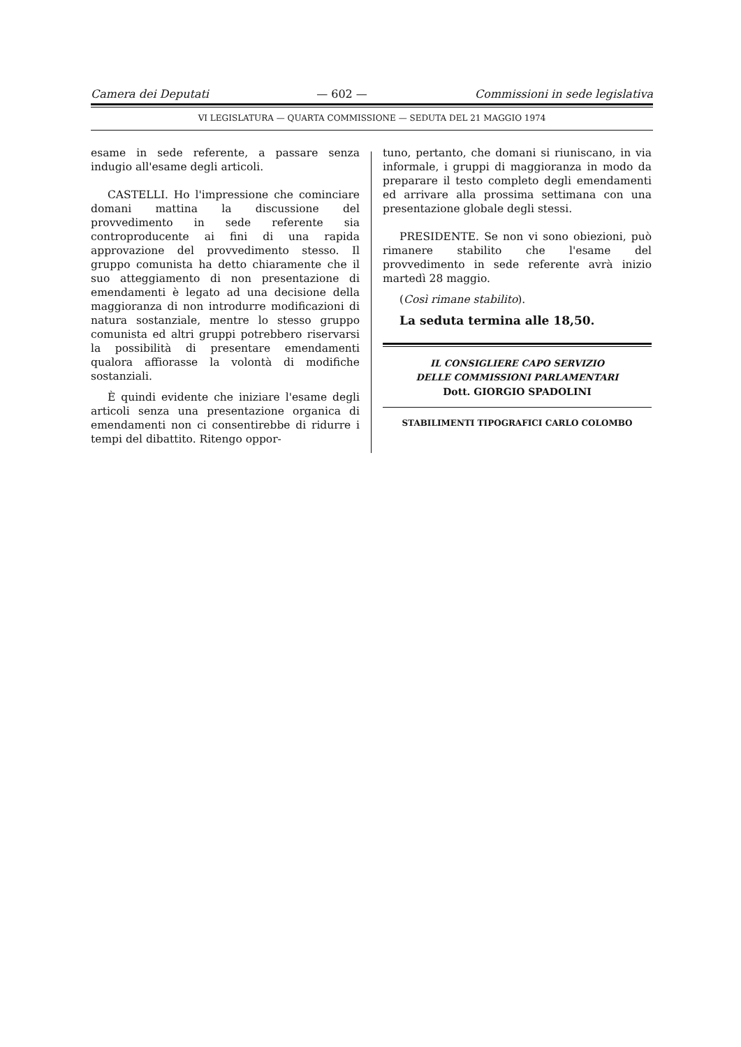Camera dei Deputati — 602 — Commissioni in sede legislativa
VI LEGISLATURA — QUARTA COMMISSIONE — SEDUTA DEL 21 MAGGIO 1974
esame in sede referente, a passare senza indugio all'esame degli articoli.
CASTELLI. Ho l'impressione che cominciare domani mattina la discussione del provvedimento in sede referente sia controproducente ai fini di una rapida approvazione del provvedimento stesso. Il gruppo comunista ha detto chiaramente che il suo atteggiamento di non presentazione di emendamenti è legato ad una decisione della maggioranza di non introdurre modificazioni di natura sostanziale, mentre lo stesso gruppo comunista ed altri gruppi potrebbero riservarsi la possibilità di presentare emendamenti qualora affiorasse la volontà di modifiche sostanziali.
È quindi evidente che iniziare l'esame degli articoli senza una presentazione organica di emendamenti non ci consentirebbe di ridurre i tempi del dibattito. Ritengo oppor-
tuno, pertanto, che domani si riuniscano, in via informale, i gruppi di maggioranza in modo da preparare il testo completo degli emendamenti ed arrivare alla prossima settimana con una presentazione globale degli stessi.
PRESIDENTE. Se non vi sono obiezioni, può rimanere stabilito che l'esame del provvedimento in sede referente avrà inizio martedì 28 maggio.
(Così rimane stabilito).
La seduta termina alle 18,50.
IL CONSIGLIERE CAPO SERVIZIO
DELLE COMMISSIONI PARLAMENTARI
Dott. GIORGIO SPADOLINI
STABILIMENTI TIPOGRAFICI CARLO COLOMBO